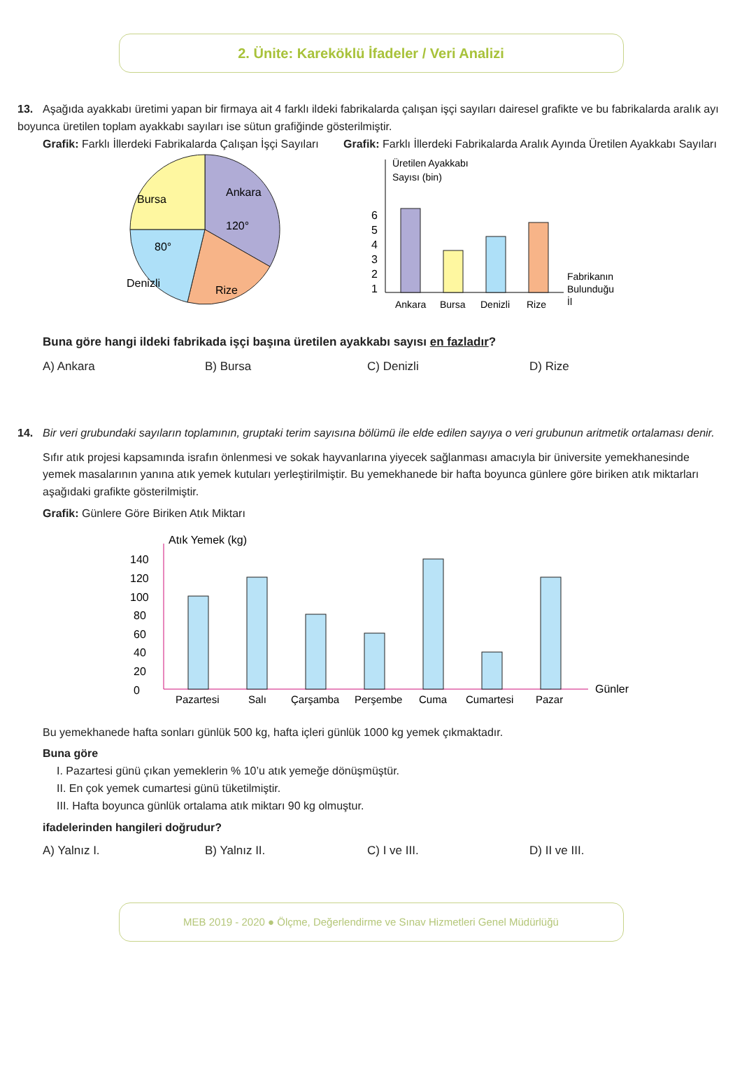2. Ünite: Kareköklü İfadeler / Veri Analizi
13. Aşağıda ayakkabı üretimi yapan bir firmaya ait 4 farklı ildeki fabrikalarda çalışan işçi sayıları dairesel grafikte ve bu fabrikalarda aralık ayı boyunca üretilen toplam ayakkabı sayıları ise sütun grafiğinde gösterilmiştir.
Grafik: Farklı İllerdeki Fabrikalarda Çalışan İşçi Sayıları
Ankara
Bursa
Denizli
Rize
120°
80°
Grafik: Farklı İllerdeki Fabrikalarda Aralık Ayında Üretilen Ayakkabı Sayıları
Üretilen Ayakkabı
Sayısı (bin)
6
5
4
3
2
1
Ankara
Bursa
Denizli
Rize
Fabrikanın
Bulunduğu
İl
Buna göre hangi ildeki fabrikada işçi başına üretilen ayakkabı sayısı en fazladır?
A) Ankara B) Bursa C) Denizli D) Rize
14. Bir veri grubundaki sayıların toplamının, gruptaki terim sayısına bölümü ile elde edilen sayıya o veri grubunun aritmetik ortalaması denir.
Sıfır atık projesi kapsamında israfın önlenmesi ve sokak hayvanlarına yiyecek sağlanması amacıyla bir üniversite yemekhanesinde yemek masalarının yanına atık yemek kutuları yerleştirilmiştir. Bu yemekhanede bir hafta boyunca günlere göre biriken atık miktarları aşağıdaki grafikte gösterilmiştir.
Grafik: Günlere Göre Biriken Atık Miktarı
Atık Yemek (kg)
Günler
0
20
40
60
80
100
120
140
Pazartesi
Salı
Çarşamba
Perşembe
Cuma
Cumartesi
Pazar
Bu yemekhanede hafta sonları günlük 500 kg, hafta içleri günlük 1000 kg yemek çıkmaktadır.
Buna göre
I. Pazartesi günü çıkan yemeklerin % 10’u atık yemeğe dönüşmüştür.
II. En çok yemek cumartesi günü tüketilmiştir.
III. Hafta boyunca günlük ortalama atık miktarı 90 kg olmuştur.
ifadelerinden hangileri doğrudur?
A) Yalnız I. B) Yalnız II. C) I ve III. D) II ve III.
MEB 2019 - 2020 ● Ölçme, Değerlendirme ve Sınav Hizmetleri Genel Müdürlüğü